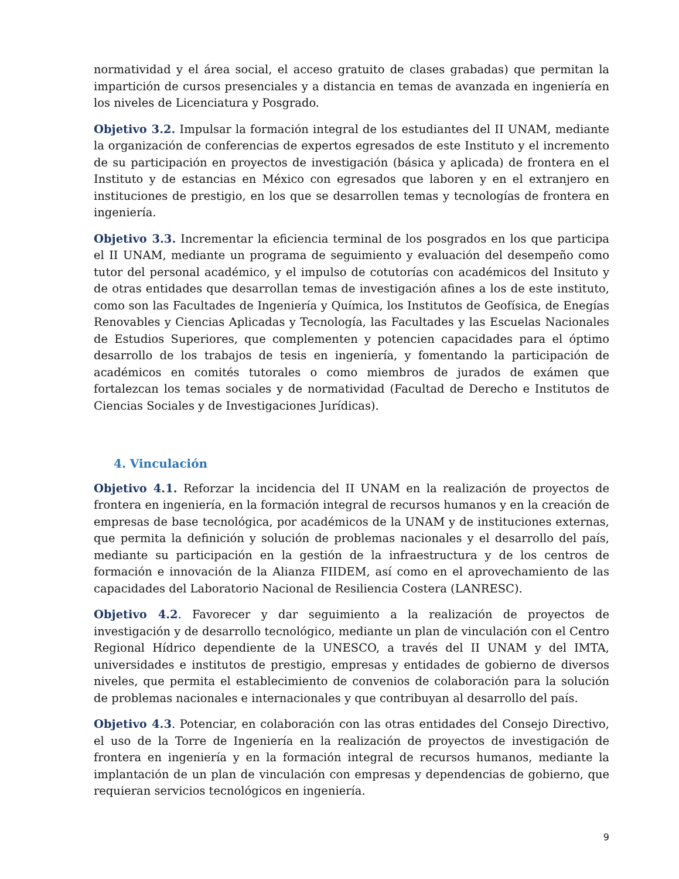normatividad y el área social, el acceso gratuito de clases grabadas) que permitan la impartición de cursos presenciales y a distancia en temas de avanzada en ingeniería en los niveles de Licenciatura y Posgrado.
Objetivo 3.2. Impulsar la formación integral de los estudiantes del II UNAM, mediante la organización de conferencias de expertos egresados de este Instituto y el incremento de su participación en proyectos de investigación (básica y aplicada) de frontera en el Instituto y de estancias en México con egresados que laboren y en el extranjero en instituciones de prestigio, en los que se desarrollen temas y tecnologías de frontera en ingeniería.
Objetivo 3.3. Incrementar la eficiencia terminal de los posgrados en los que participa el II UNAM, mediante un programa de seguimiento y evaluación del desempeño como tutor del personal académico, y el impulso de cotutorías con académicos del Insituto y de otras entidades que desarrollan temas de investigación afines a los de este instituto, como son las Facultades de Ingeniería y Química, los Institutos de Geofísica, de Enegías Renovables y Ciencias Aplicadas y Tecnología, las Facultades y las Escuelas Nacionales de Estudios Superiores, que complementen y potencien capacidades para el óptimo desarrollo de los trabajos de tesis en ingeniería, y fomentando la participación de académicos en comités tutorales o como miembros de jurados de exámen que fortalezcan los temas sociales y de normatividad (Facultad de Derecho e Institutos de Ciencias Sociales y de Investigaciones Jurídicas).
4. Vinculación
Objetivo 4.1. Reforzar la incidencia del II UNAM en la realización de proyectos de frontera en ingeniería, en la formación integral de recursos humanos y en la creación de empresas de base tecnológica, por académicos de la UNAM y de instituciones externas, que permita la definición y solución de problemas nacionales y el desarrollo del país, mediante su participación en la gestión de la infraestructura y de los centros de formación e innovación de la Alianza FIIDEM, así como en el aprovechamiento de las capacidades del Laboratorio Nacional de Resiliencia Costera (LANRESC).
Objetivo 4.2. Favorecer y dar seguimiento a la realización de proyectos de investigación y de desarrollo tecnológico, mediante un plan de vinculación con el Centro Regional Hídrico dependiente de la UNESCO, a través del II UNAM y del IMTA, universidades e institutos de prestigio, empresas y entidades de gobierno de diversos niveles, que permita el establecimiento de convenios de colaboración para la solución de problemas nacionales e internacionales y que contribuyan al desarrollo del país.
Objetivo 4.3. Potenciar, en colaboración con las otras entidades del Consejo Directivo, el uso de la Torre de Ingeniería en la realización de proyectos de investigación de frontera en ingeniería y en la formación integral de recursos humanos, mediante la implantación de un plan de vinculación con empresas y dependencias de gobierno, que requieran servicios tecnológicos en ingeniería.
9